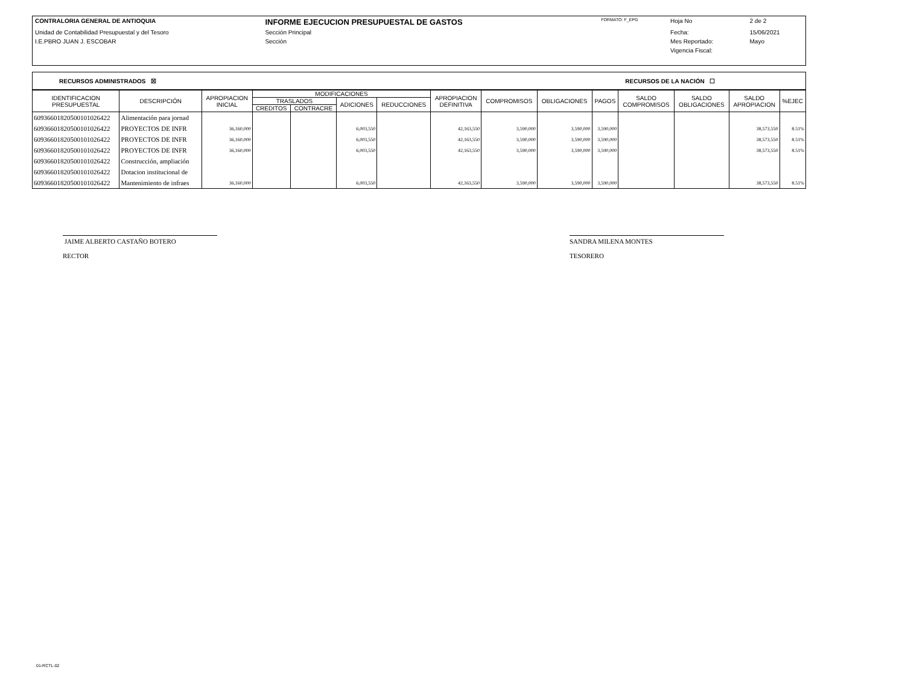| CONTRALORIA GENERAL DE ANTIOQUIA | INFORME EJECUCION PRESUPUESTAL DE GASTOS | FORMATO: F_EPG | Hoja No | 2 de 2 |
| Unidad de Contabilidad Presupuestal y del Tesoro | Sección Principal | | Fecha: | 15/06/2021 |
| I.E.PBRO JUAN J. ESCOBAR | Sección | | Mes Reportado: | Mayo |
| | | | Vigencia Fiscal: | |
RECURSOS ADMINISTRADOS ☒ RECURSOS DE LA NACIÓN ☐
| IDENTIFICACION PRESUPUESTAL | DESCRIPCIÓN | APROPIACION INICIAL | MODIFICACIONES | | | | APROPIACION DEFINITIVA | COMPROMISOS | OBLIGACIONES | PAGOS | SALDO COMPROMISOS | SALDO OBLIGACIONES | SALDO APROPIACION | %EJEC |
| --- | --- | --- | --- | --- | --- | --- | --- | --- | --- | --- | --- | --- | --- | --- |
| | | | TRASLADOS | | ADICIONES | REDUCCIONES | | | | | | | | |
| | | | CREDITOS | CONTRACRE | | | | | | | | | | |
| 609366018205001010264​22 | Alimentación para jornad | | | | | | | | | | | | | |
| 60936601820500101026422 | PROYECTOS DE INFR | 36,160,000 | | | 6,003,550 | | 42,163,550 | 3,590,000 | 3,590,000 | 3,590,000 | | | 38,573,550 | 8.51% |
| 60936601820500101026422 | PROYECTOS DE INFR | 36,160,000 | | | 6,003,550 | | 42,163,550 | 3,590,000 | 3,590,000 | 3,590,000 | | | 38,573,550 | 8.51% |
| 60936601820500101026422 | PROYECTOS DE INFR | 36,160,000 | | | 6,003,550 | | 42,163,550 | 3,590,000 | 3,590,000 | 3,590,000 | | | 38,573,550 | 8.51% |
| 60936601820500101026422 | Construcción, ampliación | | | | | | | | | | | | | |
| 60936601820500101026422 | Dotacion institucional de | | | | | | | | | | | | | |
| 60936601820500101026422 | Mantenimiento de infraes | 36,160,000 | | | 6,003,550 | | 42,163,550 | 3,590,000 | 3,590,000 | 3,590,000 | | | 38,573,550 | 8.51% |
JAIME ALBERTO CASTAÑO BOTERO
RECTOR
SANDRA MILENA MONTES
TESORERO
01-RCTL-02